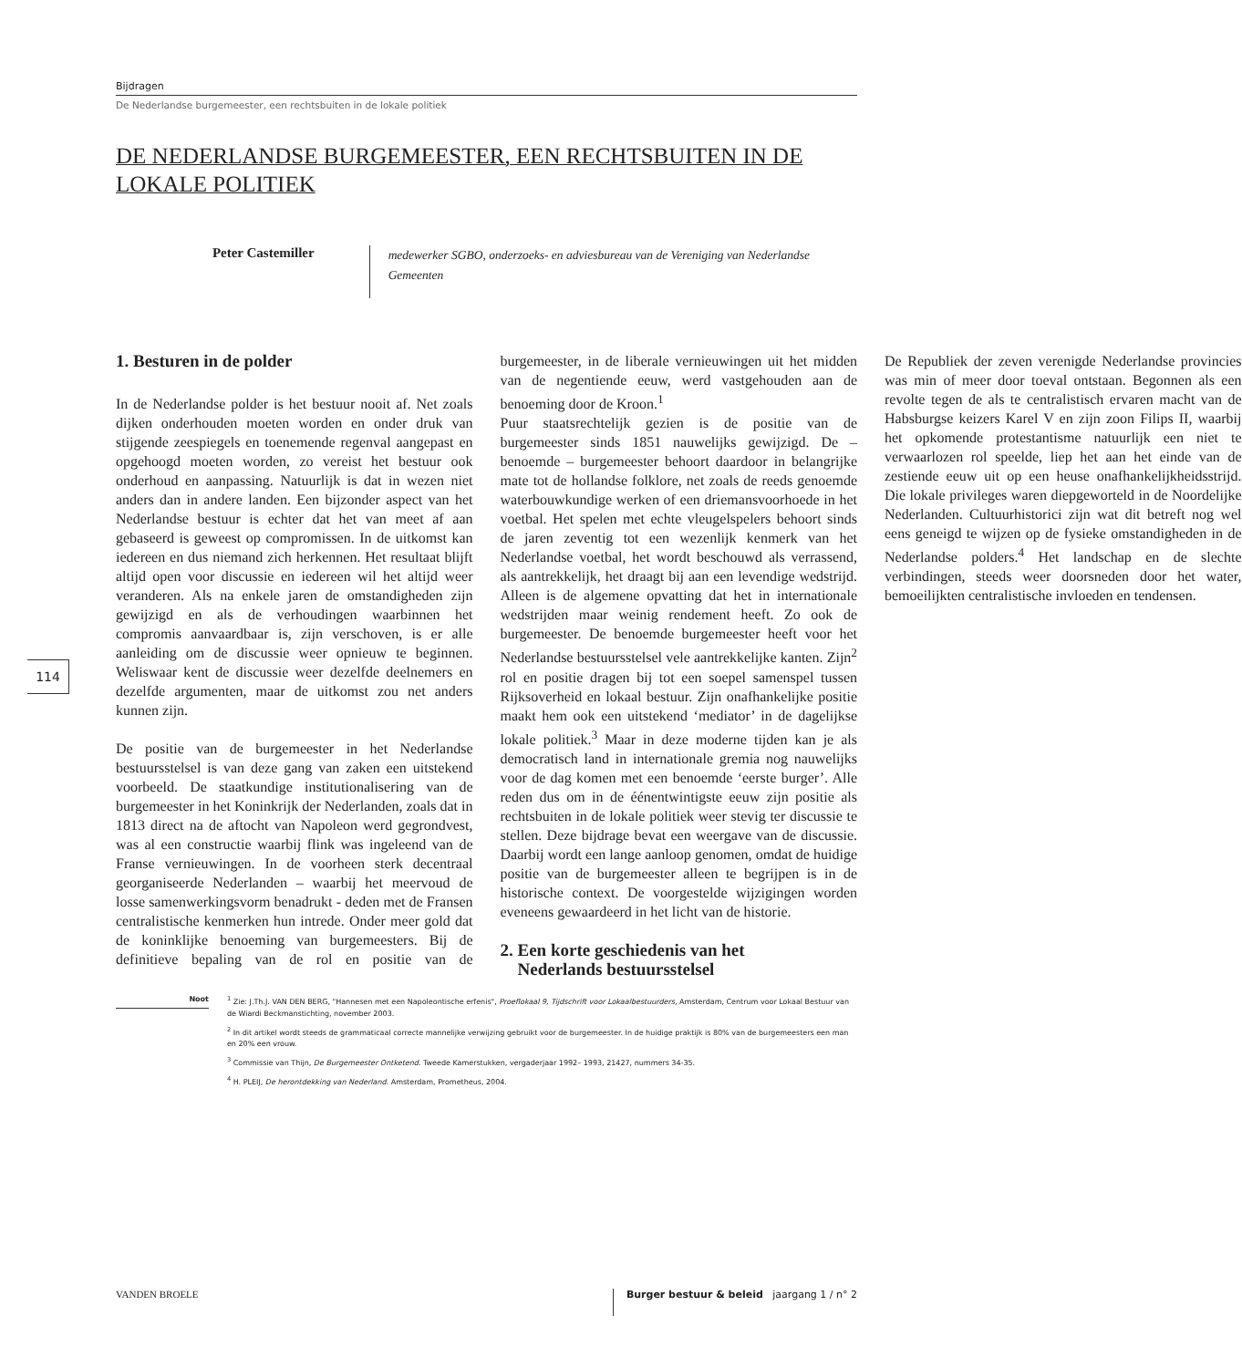Bijdragen
De Nederlandse burgemeester, een rechtsbuiten in de lokale politiek
DE NEDERLANDSE BURGEMEESTER, EEN RECHTSBUITEN IN DE LOKALE POLITIEK
Peter Castemiller
medewerker SGBO, onderzoeks- en adviesbureau van de Vereniging van Nederlandse Gemeenten
1. Besturen in de polder
In de Nederlandse polder is het bestuur nooit af. Net zoals dijken onderhouden moeten worden en onder druk van stijgende zeespiegels en toenemende regenval aangepast en opgehoogd moeten worden, zo vereist het bestuur ook onderhoud en aanpassing. Natuurlijk is dat in wezen niet anders dan in andere landen. Een bijzonder aspect van het Nederlandse bestuur is echter dat het van meet af aan gebaseerd is geweest op compromissen. In de uitkomst kan iedereen en dus niemand zich herkennen. Het resultaat blijft altijd open voor discussie en iedereen wil het altijd weer veranderen. Als na enkele jaren de omstandigheden zijn gewijzigd en als de verhoudingen waarbinnen het compromis aanvaardbaar is, zijn verschoven, is er alle aanleiding om de discussie weer opnieuw te beginnen. Weliswaar kent de discussie weer dezelfde deelnemers en dezelfde argumenten, maar de uitkomst zou net anders kunnen zijn.
De positie van de burgemeester in het Nederlandse bestuursstelsel is van deze gang van zaken een uitstekend voorbeeld. De staatkundige institutionalisering van de burgemeester in het Koninkrijk der Nederlanden, zoals dat in 1813 direct na de aftocht van Napoleon werd gegrondvest, was al een constructie waarbij flink was ingeleend van de Franse vernieuwingen. In de voorheen sterk decentraal georganiseerde Nederlanden – waarbij het meervoud de losse samenwerkingsvorm benadrukt - deden met de Fransen centralistische kenmerken hun intrede. Onder meer gold dat de koninklijke benoeming van burgemeesters. Bij de definitieve bepaling van de rol en positie van de burgemeester, in de liberale vernieuwingen uit het midden van de negentiende eeuw, werd vastgehouden aan de benoeming door de Kroon.<sup>1</sup>
Puur staatsrechtelijk gezien is de positie van de burgemeester sinds 1851 nauwelijks gewijzigd. De – benoemde – burgemeester behoort daardoor in belangrijke mate tot de hollandse folklore, net zoals de reeds genoemde waterbouwkundige werken of een driemansvoorhoede in het voetbal. Het spelen met echte vleugelspelers behoort sinds de jaren zeventig tot een wezenlijk kenmerk van het Nederlandse voetbal, het wordt beschouwd als verrassend, als aantrekkelijk, het draagt bij aan een levendige wedstrijd. Alleen is de algemene opvatting dat het in internationale wedstrijden maar weinig rendement heeft. Zo ook de burgemeester. De benoemde burgemeester heeft voor het Nederlandse bestuursstelsel vele aantrekkelijke kanten. Zijn<sup>2</sup> rol en positie dragen bij tot een soepel samenspel tussen Rijksoverheid en lokaal bestuur. Zijn onafhankelijke positie maakt hem ook een uitstekend ‘mediator’ in de dagelijkse lokale politiek.<sup>3</sup> Maar in deze moderne tijden kan je als democratisch land in internationale gremia nog nauwelijks voor de dag komen met een benoemde ‘eerste burger’. Alle reden dus om in de éénentwintigste eeuw zijn positie als rechtsbuiten in de lokale politiek weer stevig ter discussie te stellen. Deze bijdrage bevat een weergave van de discussie. Daarbij wordt een lange aanloop genomen, omdat de huidige positie van de burgemeester alleen te begrijpen is in de historische context. De voorgestelde wijzigingen worden eveneens gewaardeerd in het licht van de historie.
2. Een korte geschiedenis van het
Nederlands bestuursstelsel
De Republiek der zeven verenigde Nederlandse provincies was min of meer door toeval ontstaan. Begonnen als een revolte tegen de als te centralistisch ervaren macht van de Habsburgse keizers Karel V en zijn zoon Filips II, waarbij het opkomende protestantisme natuurlijk een niet te verwaarlozen rol speelde, liep het aan het einde van de zestiende eeuw uit op een heuse onafhankelijkheidsstrijd. Die lokale privileges waren diepgeworteld in de Noordelijke Nederlanden. Cultuurhistorici zijn wat dit betreft nog wel eens geneigd te wijzen op de fysieke omstandigheden in de Nederlandse polders.<sup>4</sup> Het landschap en de slechte verbindingen, steeds weer doorsneden door het water, bemoeilijkten centralistische invloeden en tendensen.
Noot
<sup>1</sup> Zie: J.Th.J. VAN DEN BERG, "Hannesen met een Napoleontische erfenis", Proeflokaal 9, Tijdschrift voor Lokaalbestuurders, Amsterdam, Centrum voor Lokaal Bestuur van de Wiardi Beckmanstichting, november 2003.
<sup>2</sup> In dit artikel wordt steeds de grammaticaal correcte mannelijke verwijzing gebruikt voor de burgemeester. In de huidige praktijk is 80% van de burgemeesters een man en 20% een vrouw.
<sup>3</sup> Commissie van Thijn, De Burgemeester Ontketend. Tweede Kamerstukken, vergaderjaar 1992– 1993, 21427, nummers 34-35.
<sup>4</sup> H. PLEIJ, De herontdekking van Nederland. Amsterdam, Prometheus, 2004.
114
VANDEN BROELE
Burger bestuur & beleid jaargang 1 / n° 2